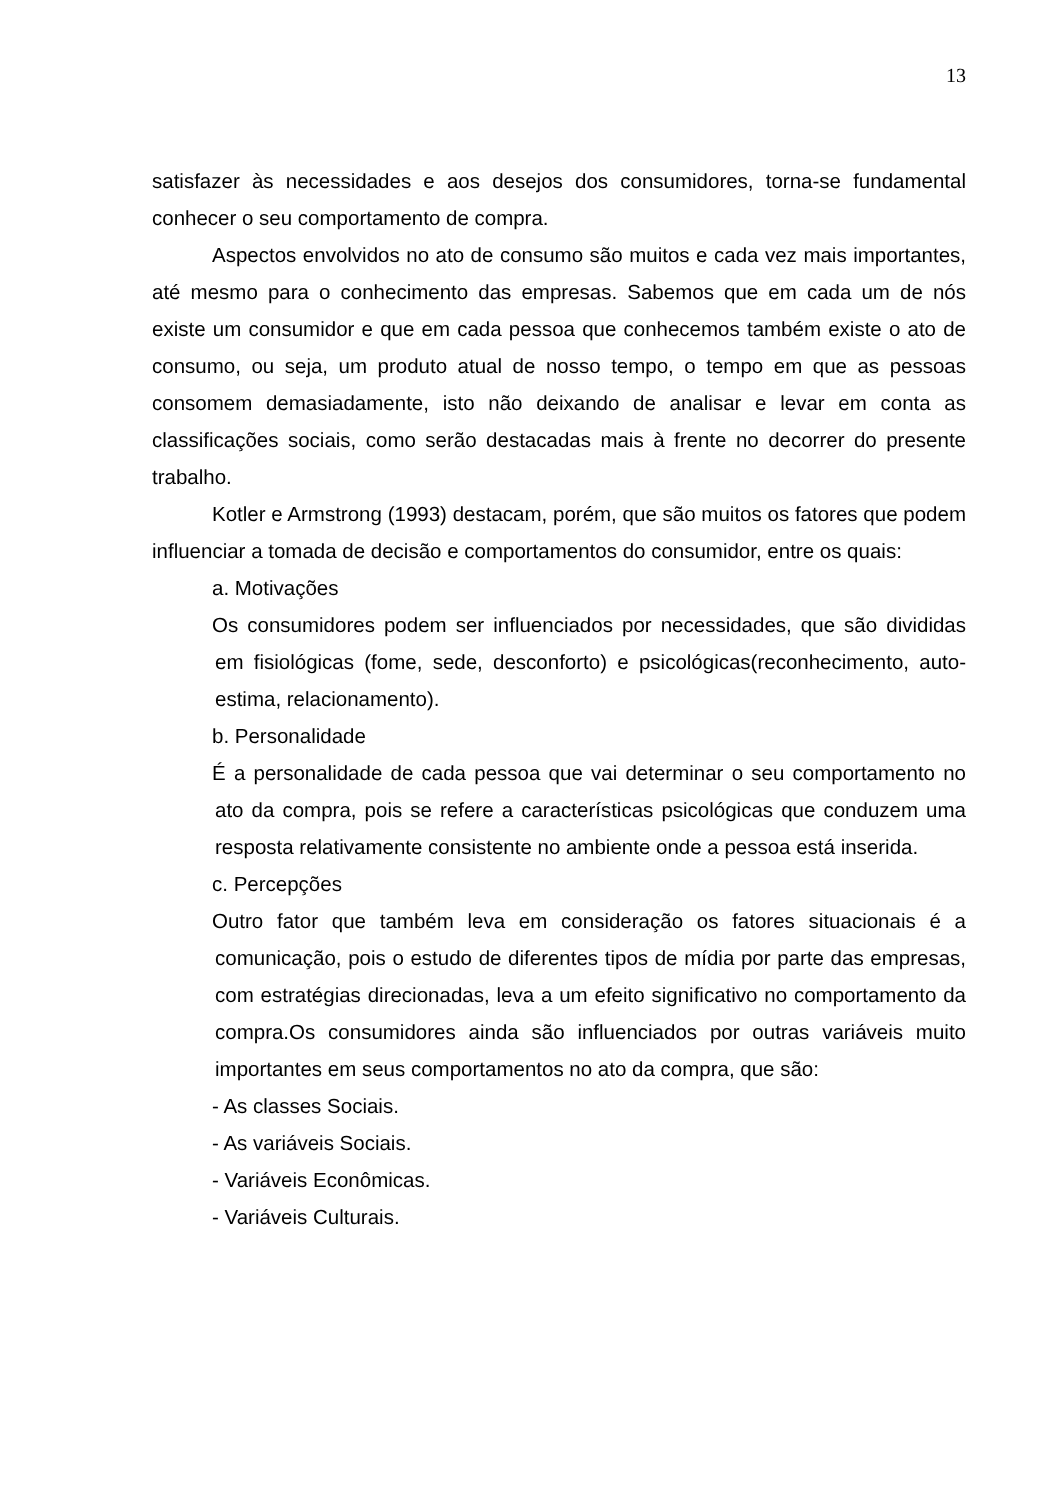13
satisfazer às necessidades e aos desejos dos consumidores, torna-se fundamental conhecer o seu comportamento de compra.
Aspectos envolvidos no ato de consumo são muitos e cada vez mais importantes, até mesmo para o conhecimento das empresas. Sabemos que em cada um de nós existe um consumidor e que em cada pessoa que conhecemos também existe o ato de consumo, ou seja, um produto atual de nosso tempo, o tempo em que as pessoas consomem demasiadamente, isto não deixando de analisar e levar em conta as classificações sociais, como serão destacadas mais à frente no decorrer do presente trabalho.
Kotler e Armstrong (1993) destacam, porém, que são muitos os fatores que podem influenciar a tomada de decisão e comportamentos do consumidor, entre os quais:
a. Motivações
Os consumidores podem ser influenciados por necessidades, que são divididas em fisiológicas (fome, sede, desconforto) e psicológicas(reconhecimento, auto-estima, relacionamento).
b. Personalidade
É a personalidade de cada pessoa que vai determinar o seu comportamento no ato da compra, pois se refere a características psicológicas que conduzem uma resposta relativamente consistente no ambiente onde a pessoa está inserida.
c. Percepções
Outro fator que também leva em consideração os fatores situacionais é a comunicação, pois o estudo de diferentes tipos de mídia por parte das empresas, com estratégias direcionadas, leva a um efeito significativo no comportamento da compra.Os consumidores ainda são influenciados por outras variáveis muito importantes em seus comportamentos no ato da compra, que são:
- As classes Sociais.
- As variáveis Sociais.
- Variáveis Econômicas.
- Variáveis Culturais.